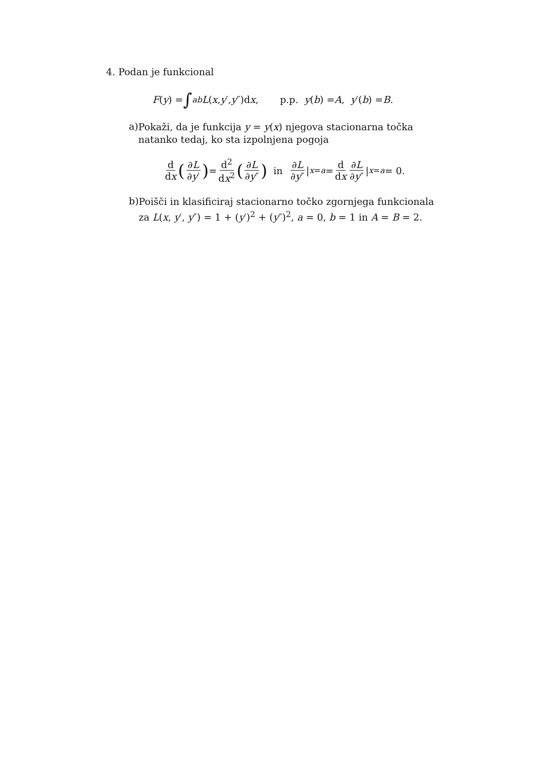4. Podan je funkcional
F (y) = ∫<sub>a</sub><sup>b</sup> L (x, y ′, y ″)d x, p.p. y (b) = A, y ′(b) = B.
a)
Pokaži, da je funkcija y = y(x) njegova stacionarna točka natanko tedaj, ko sta izpolnjena pogoja
d dx (∂L ∂y′) = d<sup>2</sup> dx<sup>2</sup> (∂L ∂y″) in ∂L ∂y″ |<sub>x=a</sub> = d dx ∂L ∂y″ |<sub>x=a</sub> = 0.
b)
Poišči in klasificiraj stacionarno točko zgornjega funkcionala za L(x, y′, y″) = 1 + (y′)<sup>2</sup> + (y″)<sup>2</sup>, a = 0, b = 1 in A = B = 2.